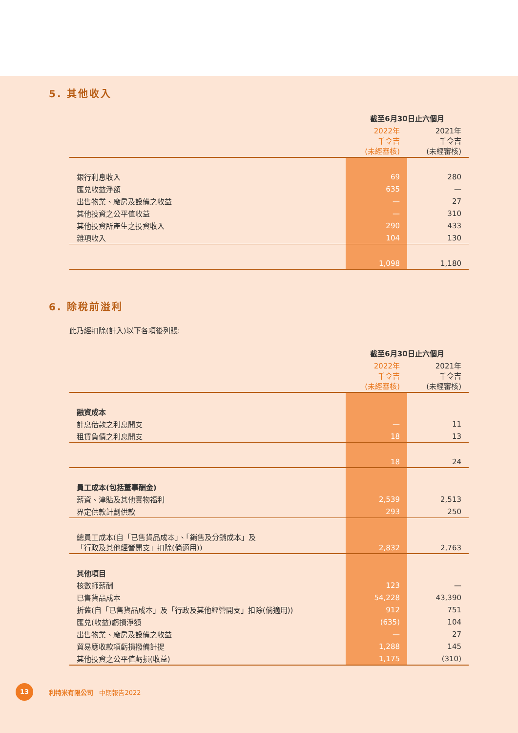5. 其他收入
| | 截至6月30日止六個月 | |
| --- | --- | --- |
| | 2022年 千令吉 (未經審核) | 2021年 千令吉 (未經審核) |
| 銀行利息收入 | 69 | 280 |
| 匯兑收益淨額 | 635 | — |
| 出售物業、廠房及設備之收益 | — | 27 |
| 其他投資之公平值收益 | — | 310 |
| 其他投資所產生之投資收入 | 290 | 433 |
| 雜項收入 | 104 | 130 |
| | 1,098 | 1,180 |
6. 除稅前溢利
此乃經扣除(計入)以下各項後列賬:
| | 截至6月30日止六個月 | |
| --- | --- | --- |
| | 2022年 千令吉 (未經審核) | 2021年 千令吉 (未經審核) |
| 融資成本 | | |
| 計息借款之利息開支 | — | 11 |
| 租賃負債之利息開支 | 18 | 13 |
| | 18 | 24 |
| 員工成本(包括董事酬金) | | |
| 薪資、津貼及其他實物福利 | 2,539 | 2,513 |
| 界定供款計劃供款 | 293 | 250 |
| 總員工成本(自「已售貨品成本」、「銷售及分銷成本」及 「行政及其他經營開支」扣除(倘適用)) | 2,832 | 2,763 |
| 其他項目 | | |
| 核數師薪酬 | 123 | — |
| 已售貨品成本 | 54,228 | 43,390 |
| 折舊(自「已售貨品成本」及「行政及其他經營開支」扣除(倘適用)) | 912 | 751 |
| 匯兑(收益)虧損淨額 | (635) | 104 |
| 出售物業、廠房及設備之收益 | — | 27 |
| 貿易應收款項虧損撥備計提 | 1,288 | 145 |
| 其他投資之公平值虧損(收益) | 1,175 | (310) |
13
利特米有限公司 中期報告2022